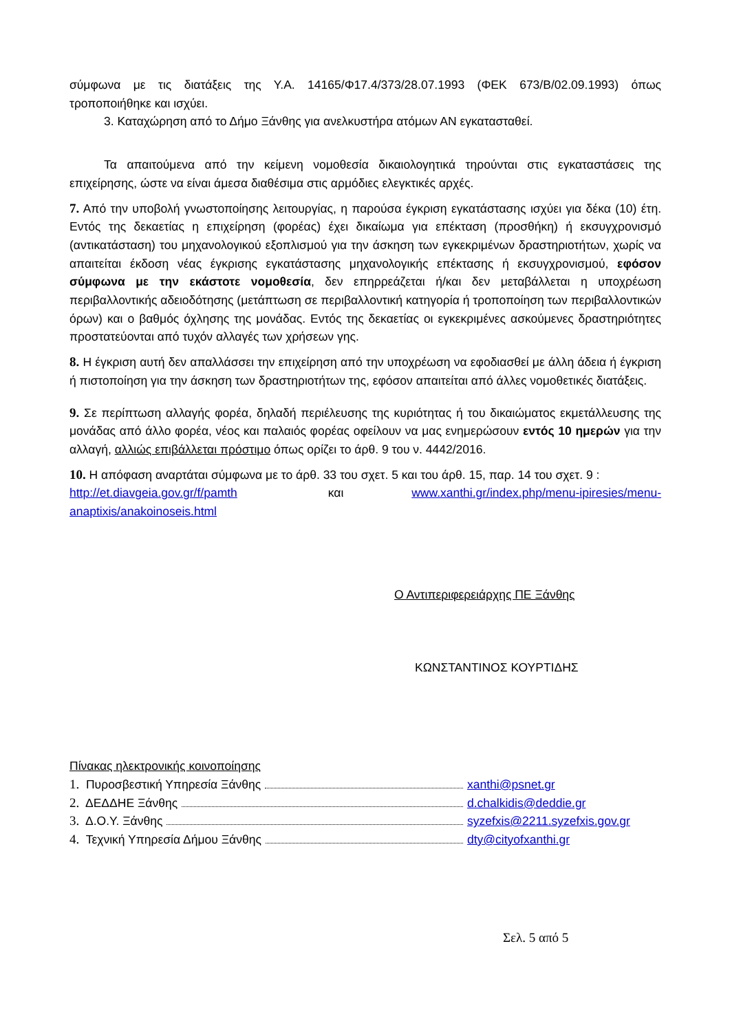σύμφωνα με τις διατάξεις της Υ.Α. 14165/Φ17.4/373/28.07.1993 (ΦΕΚ 673/Β/02.09.1993) όπως τροποποιήθηκε και ισχύει.
3. Καταχώρηση από το Δήμο Ξάνθης για ανελκυστήρα ατόμων ΑΝ εγκατασταθεί.
Τα απαιτούμενα από την κείμενη νομοθεσία δικαιολογητικά τηρούνται στις εγκαταστάσεις της επιχείρησης, ώστε να είναι άμεσα διαθέσιμα στις αρμόδιες ελεγκτικές αρχές.
7. Από την υποβολή γνωστοποίησης λειτουργίας, η παρούσα έγκριση εγκατάστασης ισχύει για δέκα (10) έτη. Εντός της δεκαετίας η επιχείρηση (φορέας) έχει δικαίωμα για επέκταση (προσθήκη) ή εκσυγχρονισμό (αντικατάσταση) του μηχανολογικού εξοπλισμού για την άσκηση των εγκεκριμένων δραστηριοτήτων, χωρίς να απαιτείται έκδοση νέας έγκρισης εγκατάστασης μηχανολογικής επέκτασης ή εκσυγχρονισμού, εφόσον σύμφωνα με την εκάστοτε νομοθεσία, δεν επηρρεάζεται ή/και δεν μεταβάλλεται η υποχρέωση περιβαλλοντικής αδειοδότησης (μετάπτωση σε περιβαλλοντική κατηγορία ή τροποποίηση των περιβαλλοντικών όρων) και ο βαθμός όχλησης της μονάδας. Εντός της δεκαετίας οι εγκεκριμένες ασκούμενες δραστηριότητες προστατεύονται από τυχόν αλλαγές των χρήσεων γης.
8. Η έγκριση αυτή δεν απαλλάσσει την επιχείρηση από την υποχρέωση να εφοδιασθεί με άλλη άδεια ή έγκριση ή πιστοποίηση για την άσκηση των δραστηριοτήτων της, εφόσον απαιτείται από άλλες νομοθετικές διατάξεις.
9. Σε περίπτωση αλλαγής φορέα, δηλαδή περιέλευσης της κυριότητας ή του δικαιώματος εκμετάλλευσης της μονάδας από άλλο φορέα, νέος και παλαιός φορέας οφείλουν να μας ενημερώσουν εντός 10 ημερών για την αλλαγή, αλλιώς επιβάλλεται πρόστιμο όπως ορίζει το άρθ. 9 του ν. 4442/2016.
10. Η απόφαση αναρτάται σύμφωνα με το άρθ. 33 του σχετ. 5 και του άρθ. 15, παρ. 14 του σχετ. 9 :
http://et.diavgeia.gov.gr/f/pamth και www.xanthi.gr/index.php/menu-ipiresies/menu-anaptixis/anakoinoseis.html
Ο Αντιπεριφερειάρχης ΠΕ Ξάνθης
ΚΩΝΣΤΑΝΤΙΝΟΣ ΚΟΥΡΤΙΔΗΣ
Πίνακας ηλεκτρονικής κοινοποίησης
1. Πυροσβεστική Υπηρεσία Ξάνθης xanthi@psnet.gr
2. ΔΕΔΔΗΕ Ξάνθης d.chalkidis@deddie.gr
3. Δ.Ο.Υ. Ξάνθης syzefxis@2211.syzefxis.gov.gr
4. Τεχνική Υπηρεσία Δήμου Ξάνθης dty@cityofxanthi.gr
Σελ. 5 από 5